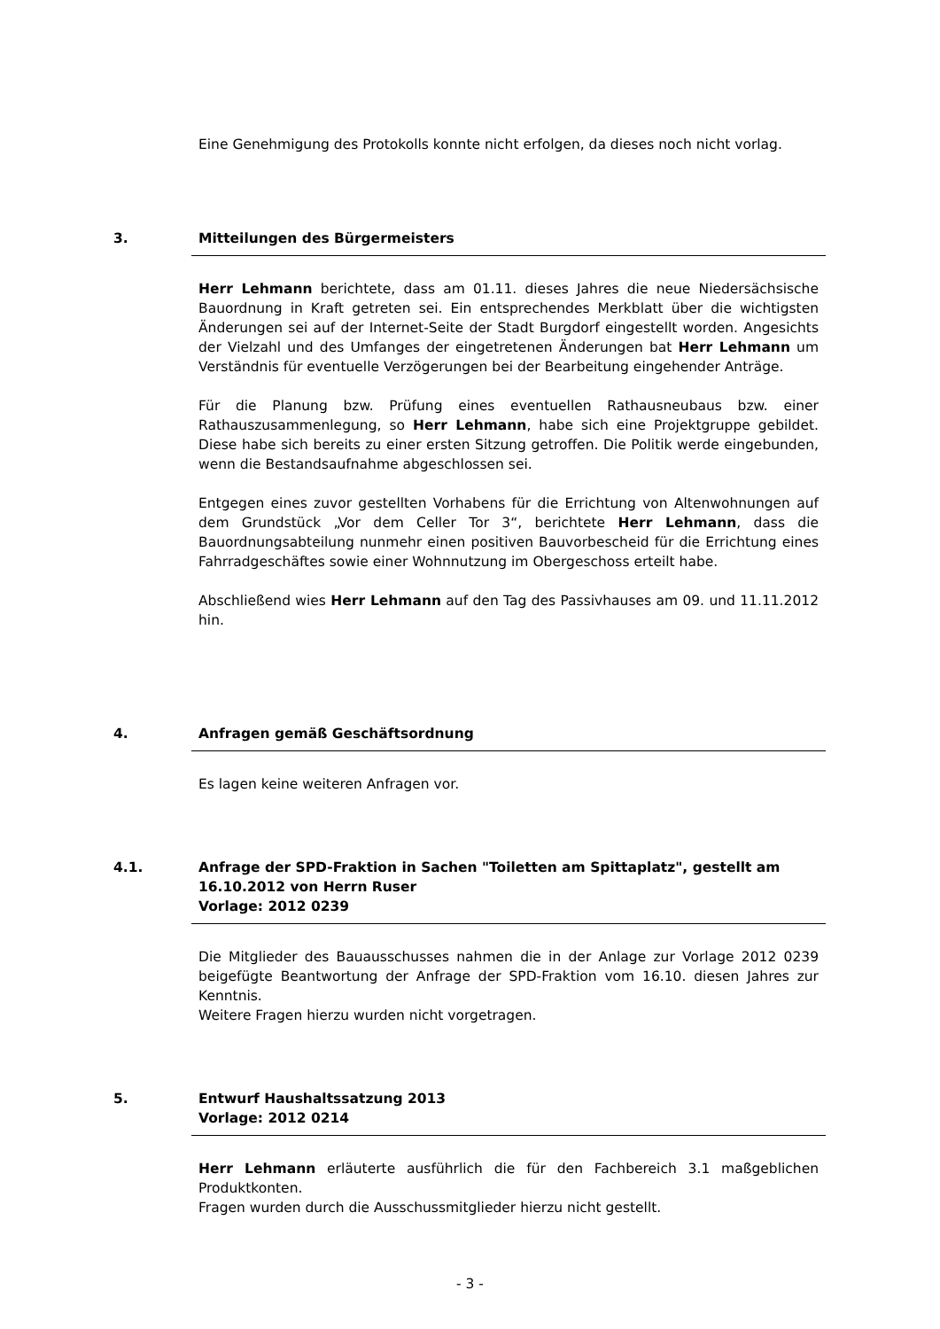Eine Genehmigung des Protokolls konnte nicht erfolgen, da dieses noch nicht vorlag.
3. Mitteilungen des Bürgermeisters
Herr Lehmann berichtete, dass am 01.11. dieses Jahres die neue Niedersächsische Bauordnung in Kraft getreten sei. Ein entsprechendes Merkblatt über die wichtigsten Änderungen sei auf der Internet-Seite der Stadt Burgdorf eingestellt worden. Angesichts der Vielzahl und des Umfanges der eingetretenen Änderungen bat Herr Lehmann um Verständnis für eventuelle Verzögerungen bei der Bearbeitung eingehender Anträge.
Für die Planung bzw. Prüfung eines eventuellen Rathausneubaus bzw. einer Rathauszusammenlegung, so Herr Lehmann, habe sich eine Projektgruppe gebildet. Diese habe sich bereits zu einer ersten Sitzung getroffen. Die Politik werde eingebunden, wenn die Bestandsaufnahme abgeschlossen sei.
Entgegen eines zuvor gestellten Vorhabens für die Errichtung von Altenwohnungen auf dem Grundstück „Vor dem Celler Tor 3“, berichtete Herr Lehmann, dass die Bauordnungsabteilung nunmehr einen positiven Bauvorbescheid für die Errichtung eines Fahrradgeschäftes sowie einer Wohnnutzung im Obergeschoss erteilt habe.
Abschließend wies Herr Lehmann auf den Tag des Passivhauses am 09. und 11.11.2012 hin.
4. Anfragen gemäß Geschäftsordnung
Es lagen keine weiteren Anfragen vor.
4.1. Anfrage der SPD-Fraktion in Sachen "Toiletten am Spittaplatz", gestellt am 16.10.2012 von Herrn Ruser
Vorlage: 2012 0239
Die Mitglieder des Bauausschusses nahmen die in der Anlage zur Vorlage 2012 0239 beigefügte Beantwortung der Anfrage der SPD-Fraktion vom 16.10. diesen Jahres zur Kenntnis.
Weitere Fragen hierzu wurden nicht vorgetragen.
5. Entwurf Haushaltssatzung 2013
Vorlage: 2012 0214
Herr Lehmann erläuterte ausführlich die für den Fachbereich 3.1 maßgeblichen Produktkonten.
Fragen wurden durch die Ausschussmitglieder hierzu nicht gestellt.
- 3 -